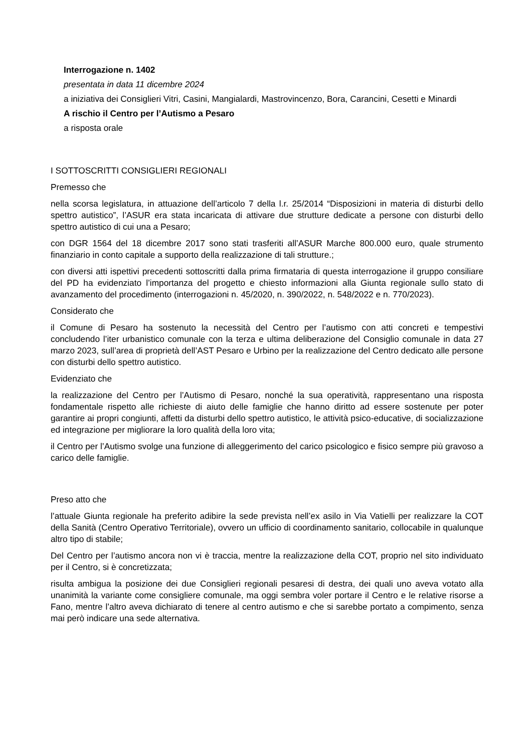Interrogazione n. 1402
presentata in data 11 dicembre 2024
a iniziativa dei Consiglieri Vitri, Casini, Mangialardi, Mastrovincenzo, Bora, Carancini, Cesetti e Minardi
A rischio il Centro per l’Autismo a Pesaro
a risposta orale
I SOTTOSCRITTI CONSIGLIERI REGIONALI
Premesso che
nella scorsa legislatura, in attuazione dell’articolo 7 della l.r. 25/2014 “Disposizioni in materia di disturbi dello spettro autistico”, l’ASUR era stata incaricata di attivare due strutture dedicate a persone con disturbi dello spettro autistico di cui una a Pesaro;
con DGR 1564 del 18 dicembre 2017 sono stati trasferiti all’ASUR Marche 800.000 euro, quale strumento finanziario in conto capitale a supporto della realizzazione di tali strutture.;
con diversi atti ispettivi precedenti sottoscritti dalla prima firmataria di questa interrogazione il gruppo consiliare del PD ha evidenziato l’importanza del progetto e chiesto informazioni alla Giunta regionale sullo stato di avanzamento del procedimento (interrogazioni n. 45/2020, n. 390/2022, n. 548/2022 e n. 770/2023).
Considerato che
il Comune di Pesaro ha sostenuto la necessità del Centro per l’autismo con atti concreti e tempestivi concludendo l’iter urbanistico comunale con la terza e ultima deliberazione del Consiglio comunale in data 27 marzo 2023, sull’area di proprietà dell’AST Pesaro e Urbino per la realizzazione del Centro dedicato alle persone con disturbi dello spettro autistico.
Evidenziato che
la realizzazione del Centro per l’Autismo di Pesaro, nonché la sua operatività, rappresentano una risposta fondamentale rispetto alle richieste di aiuto delle famiglie che hanno diritto ad essere sostenute per poter garantire ai propri congiunti, affetti da disturbi dello spettro autistico, le attività psico-educative, di socializzazione ed integrazione per migliorare la loro qualità della loro vita;
il Centro per l’Autismo svolge una funzione di alleggerimento del carico psicologico e fisico sempre più gravoso a carico delle famiglie.
Preso atto che
l’attuale Giunta regionale ha preferito adibire la sede prevista nell’ex asilo in Via Vatielli per realizzare la COT della Sanità (Centro Operativo Territoriale), ovvero un ufficio di coordinamento sanitario, collocabile in qualunque altro tipo di stabile;
Del Centro per l’autismo ancora non vi è traccia, mentre la realizzazione della COT, proprio nel sito individuato per il Centro, si è concretizzata;
risulta ambigua la posizione dei due Consiglieri regionali pesaresi di destra, dei quali uno aveva votato alla unanimità la variante come consigliere comunale, ma oggi sembra voler portare il Centro e le relative risorse a Fano, mentre l’altro aveva dichiarato di tenere al centro autismo e che si sarebbe portato a compimento, senza mai però indicare una sede alternativa.